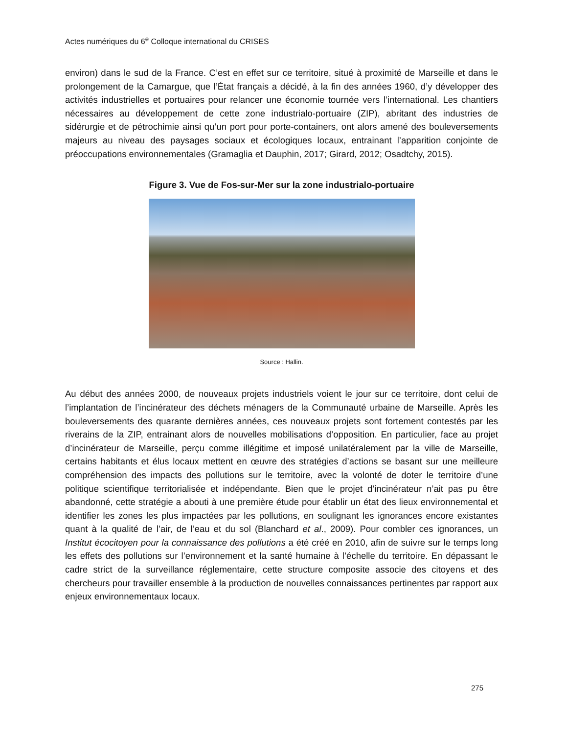Actes numériques du 6<sup>e</sup> Colloque international du CRISES
environ) dans le sud de la France. C’est en effet sur ce territoire, situé à proximité de Marseille et dans le prolongement de la Camargue, que l’État français a décidé, à la fin des années 1960, d’y développer des activités industrielles et portuaires pour relancer une économie tournée vers l’international. Les chantiers nécessaires au développement de cette zone industrialo-portuaire (ZIP), abritant des industries de sidérurgie et de pétrochimie ainsi qu’un port pour porte-containers, ont alors amené des bouleversements majeurs au niveau des paysages sociaux et écologiques locaux, entrainant l’apparition conjointe de préoccupations environnementales (Gramaglia et Dauphin, 2017; Girard, 2012; Osadtchy, 2015).
Figure 3. Vue de Fos-sur-Mer sur la zone industrialo-portuaire
Source : Hallin.
Au début des années 2000, de nouveaux projets industriels voient le jour sur ce territoire, dont celui de l’implantation de l’incinérateur des déchets ménagers de la Communauté urbaine de Marseille. Après les bouleversements des quarante dernières années, ces nouveaux projets sont fortement contestés par les riverains de la ZIP, entrainant alors de nouvelles mobilisations d’opposition. En particulier, face au projet d’incinérateur de Marseille, perçu comme illégitime et imposé unilatéralement par la ville de Marseille, certains habitants et élus locaux mettent en œuvre des stratégies d’actions se basant sur une meilleure compréhension des impacts des pollutions sur le territoire, avec la volonté de doter le territoire d’une politique scientifique territorialisée et indépendante. Bien que le projet d’incinérateur n’ait pas pu être abandonné, cette stratégie a abouti à une première étude pour établir un état des lieux environnemental et identifier les zones les plus impactées par les pollutions, en soulignant les ignorances encore existantes quant à la qualité de l’air, de l’eau et du sol (Blanchard et al., 2009). Pour combler ces ignorances, un Institut écocitoyen pour la connaissance des pollutions a été créé en 2010, afin de suivre sur le temps long les effets des pollutions sur l’environnement et la santé humaine à l’échelle du territoire. En dépassant le cadre strict de la surveillance réglementaire, cette structure composite associe des citoyens et des chercheurs pour travailler ensemble à la production de nouvelles connaissances pertinentes par rapport aux enjeux environnementaux locaux.
275